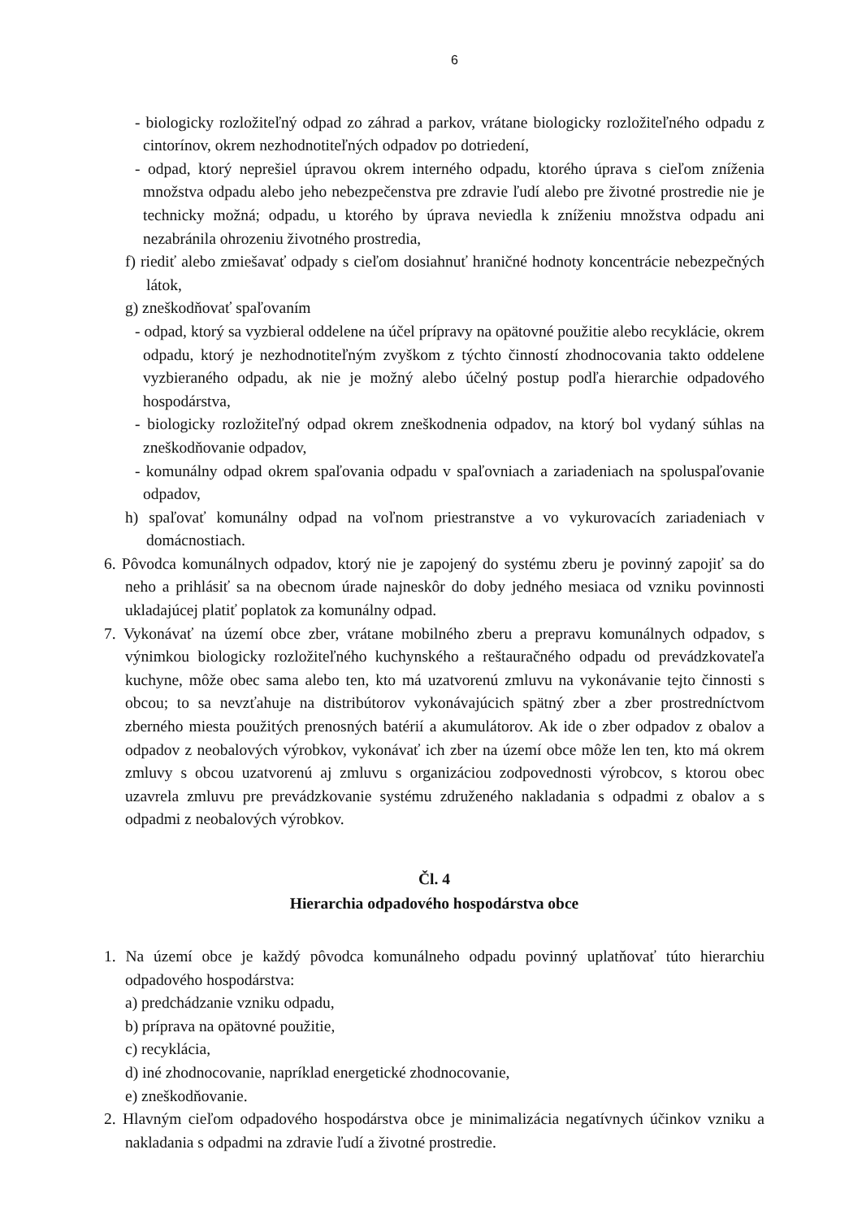6
- biologicky rozložiteľný odpad zo záhrad a parkov, vrátane biologicky rozložiteľného odpadu z cintorínov, okrem nezhodnotiteľných odpadov po dotriedení,
- odpad, ktorý neprešiel úpravou okrem interného odpadu, ktorého úprava s cieľom zníženia množstva odpadu alebo jeho nebezpečenstva pre zdravie ľudí alebo pre životné prostredie nie je technicky možná; odpadu, u ktorého by úprava neviedla k zníženiu množstva odpadu ani nezabránila ohrozeniu životného prostredia,
f) riediť alebo zmiešavať odpady s cieľom dosiahnuť hraničné hodnoty koncentrácie nebezpečných látok,
g) zneškodňovať spaľovaním
- odpad, ktorý sa vyzbieral oddelene na účel prípravy na opätovné použitie alebo recyklácie, okrem odpadu, ktorý je nezhodnotiteľným zvyškom z týchto činností zhodnocovania takto oddelene vyzbieraného odpadu, ak nie je možný alebo účelný postup podľa hierarchie odpadového hospodárstva,
- biologicky rozložiteľný odpad okrem zneškodnenia odpadov, na ktorý bol vydaný súhlas na zneškodňovanie odpadov,
- komunálny odpad okrem spaľovania odpadu v spaľovniach a zariadeniach na spoluspaľovanie odpadov,
h) spaľovať komunálny odpad na voľnom priestranstve a vo vykurovacích zariadeniach v domácnostiach.
6. Pôvodca komunálnych odpadov, ktorý nie je zapojený do systému zberu je povinný zapojiť sa do neho a prihlásiť sa na obecnom úrade najneskôr do doby jedného mesiaca od vzniku povinnosti ukladajúcej platiť poplatok za komunálny odpad.
7. Vykonávať na území obce zber, vrátane mobilného zberu a prepravu komunálnych odpadov, s výnimkou biologicky rozložiteľného kuchynského a reštauračného odpadu od prevádzkovateľa kuchyne, môže obec sama alebo ten, kto má uzatvorenú zmluvu na vykonávanie tejto činnosti s obcou; to sa nevzťahuje na distribútorov vykonávajúcich spätný zber a zber prostredníctvom zberného miesta použitých prenosných batérií a akumulátorov. Ak ide o zber odpadov z obalov a odpadov z neobalových výrobkov, vykonávať ich zber na území obce môže len ten, kto má okrem zmluvy s obcou uzatvorenú aj zmluvu s organizáciou zodpovednosti výrobcov, s ktorou obec uzavrela zmluvu pre prevádzkovanie systému združeného nakladania s odpadmi z obalov a s odpadmi z neobalových výrobkov.
Čl. 4
Hierarchia odpadového hospodárstva obce
1. Na území obce je každý pôvodca komunálneho odpadu povinný uplatňovať túto hierarchiu odpadového hospodárstva:
a) predchádzanie vzniku odpadu,
b) príprava na opätovné použitie,
c) recyklácia,
d) iné zhodnocovanie, napríklad energetické zhodnocovanie,
e) zneškodňovanie.
2. Hlavným cieľom odpadového hospodárstva obce je minimalizácia negatívnych účinkov vzniku a nakladania s odpadmi na zdravie ľudí a životné prostredie.